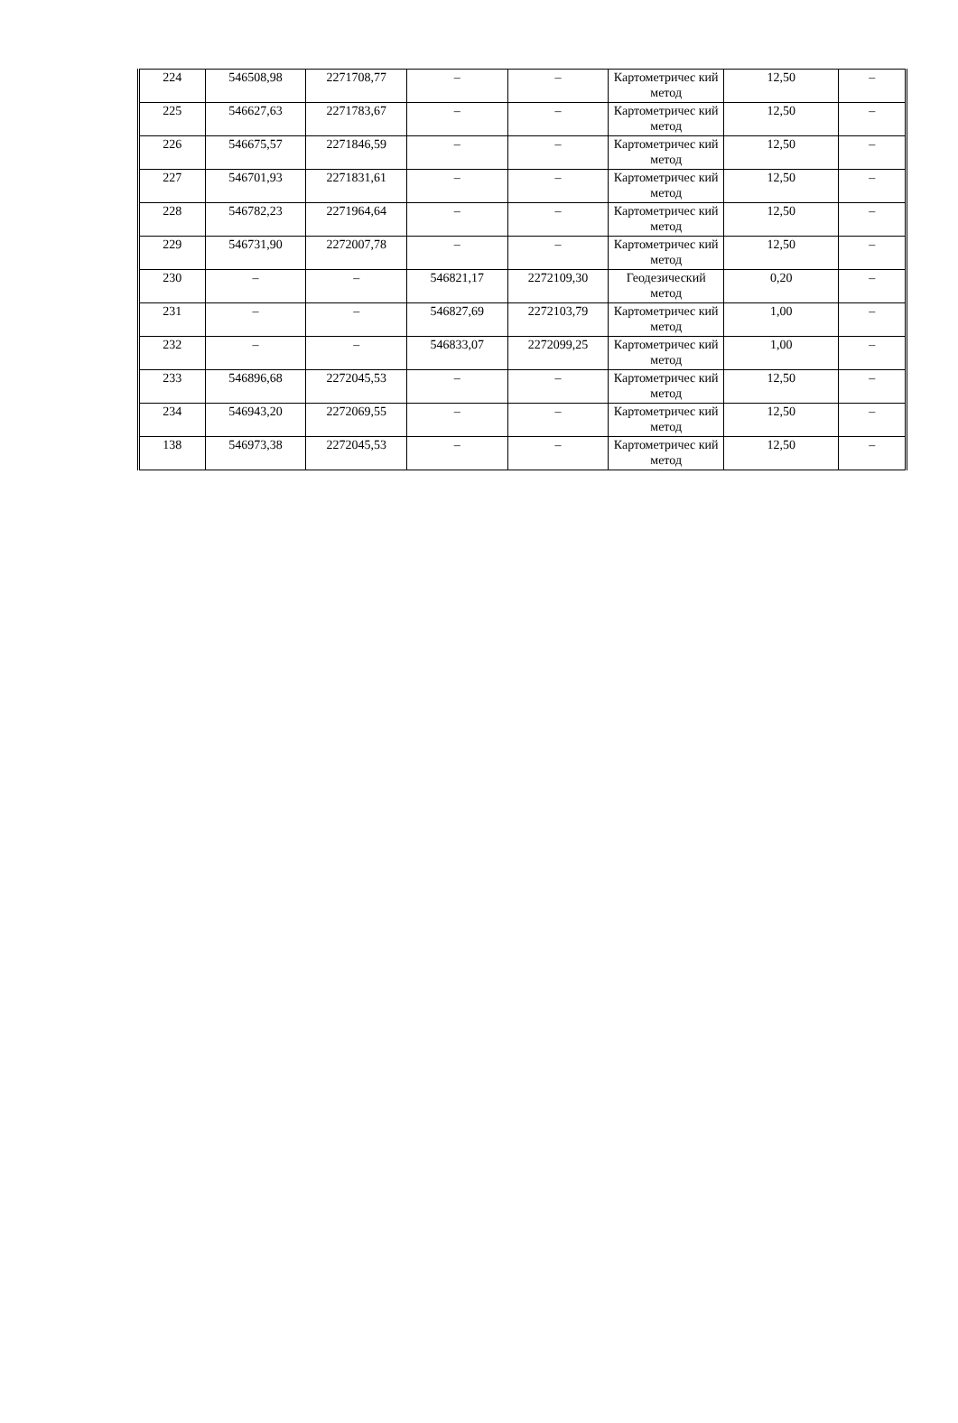| 224 | 546508,98 | 2271708,77 | – | – | Картометричес кий метод | 12,50 | – |
| 225 | 546627,63 | 2271783,67 | – | – | Картометричес кий метод | 12,50 | – |
| 226 | 546675,57 | 2271846,59 | – | – | Картометричес кий метод | 12,50 | – |
| 227 | 546701,93 | 2271831,61 | – | – | Картометричес кий метод | 12,50 | – |
| 228 | 546782,23 | 2271964,64 | – | – | Картометричес кий метод | 12,50 | – |
| 229 | 546731,90 | 2272007,78 | – | – | Картометричес кий метод | 12,50 | – |
| 230 | – | – | 546821,17 | 2272109,30 | Геодезический метод | 0,20 | – |
| 231 | – | – | 546827,69 | 2272103,79 | Картометричес кий метод | 1,00 | – |
| 232 | – | – | 546833,07 | 2272099,25 | Картометричес кий метод | 1,00 | – |
| 233 | 546896,68 | 2272045,53 | – | – | Картометричес кий метод | 12,50 | – |
| 234 | 546943,20 | 2272069,55 | – | – | Картометричес кий метод | 12,50 | – |
| 138 | 546973,38 | 2272045,53 | – | – | Картометричес кий метод | 12,50 | – |